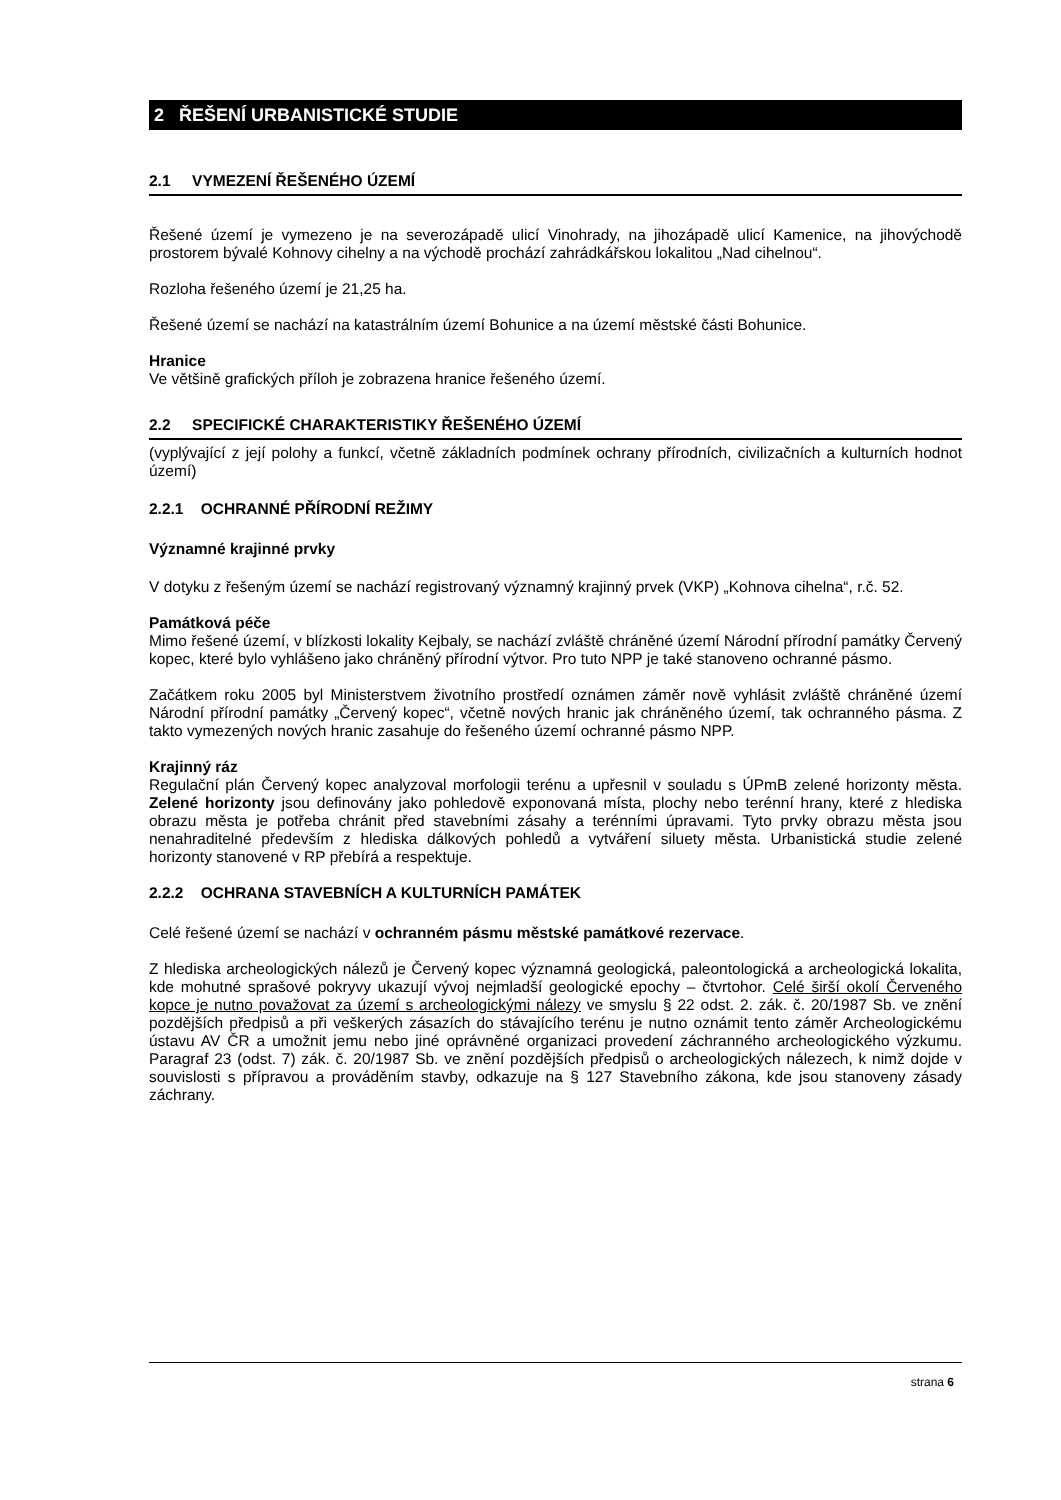2 ŘEŠENÍ URBANISTICKÉ STUDIE
2.1 VYMEZENÍ ŘEŠENÉHO ÚZEMÍ
Řešené území je vymezeno je na severozápadě ulicí Vinohrady, na jihozápadě ulicí Kamenice, na jihovýchodě prostorem bývalé Kohnovy cihelny a na východě prochází zahrádkářskou lokalitou „Nad cihelnou“.
Rozloha řešeného území je 21,25 ha.
Řešené území se nachází na katastrálním území Bohunice a na území městské části Bohunice.
Hranice
Ve většině grafických příloh je zobrazena hranice řešeného území.
2.2 SPECIFICKÉ CHARAKTERISTIKY ŘEŠENÉHO ÚZEMÍ
(vyplývající z její polohy a funkcí, včetně základních podmínek ochrany přírodních, civilizačních a kulturních hodnot území)
2.2.1 OCHRANNÉ PŘÍRODNÍ REŽIMY
Významné krajinné prvky
V dotyku z řešeným území se nachází registrovaný významný krajinný prvek (VKP) „Kohnova cihelna“, r.č. 52.
Památková péče
Mimo řešené území, v blízkosti lokality Kejbaly, se nachází zvláště chráněné území Národní přírodní památky Červený kopec, které bylo vyhlášeno jako chráněný přírodní výtvor. Pro tuto NPP je také stanoveno ochranné pásmo.
Začátkem roku 2005 byl Ministerstvem životního prostředí oznámen záměr nově vyhlásit zvláště chráněné území Národní přírodní památky „Červený kopec“, včetně nových hranic jak chráněného území, tak ochranného pásma. Z takto vymezených nových hranic zasahuje do řešeného území ochranné pásmo NPP.
Krajinný ráz
Regulační plán Červený kopec analyzoval morfologii terénu a upřesnil v souladu s ÚPmB zelené horizonty města. Zelené horizonty jsou definovány jako pohledově exponovaná místa, plochy nebo terénní hrany, které z hlediska obrazu města je potřeba chránit před stavebními zásahy a terénními úpravami. Tyto prvky obrazu města jsou nenahraditelné především z hlediska dálkových pohledů a vytváření siluety města. Urbanistická studie zelené horizonty stanovené v RP přebírá a respektuje.
2.2.2 OCHRANA STAVEBNÍCH A KULTURNÍCH PAMÁTEK
Celé řešené území se nachází v ochranném pásmu městské památkové rezervace.
Z hlediska archeologických nálezů je Červený kopec významná geologická, paleontologická a archeologická lokalita, kde mohutné sprašové pokryvy ukazují vývoj nejmladší geologické epochy – čtvrtohor. Celé širší okolí Červeného kopce je nutno považovat za území s archeologickými nálezy ve smyslu § 22 odst. 2. zák. č. 20/1987 Sb. ve znění pozdějších předpisů a při veškerých zásazích do stávajícího terénu je nutno oznámit tento záměr Archeologickému ústavu AV ČR a umožnit jemu nebo jiné oprávněné organizaci provedení záchranného archeologického výzkumu. Paragraf 23 (odst. 7) zák. č. 20/1987 Sb. ve znění pozdějších předpisů o archeologických nálezech, k nimž dojde v souvislosti s přípravou a prováděním stavby, odkazuje na § 127 Stavebního zákona, kde jsou stanoveny zásady záchrany.
strana 6